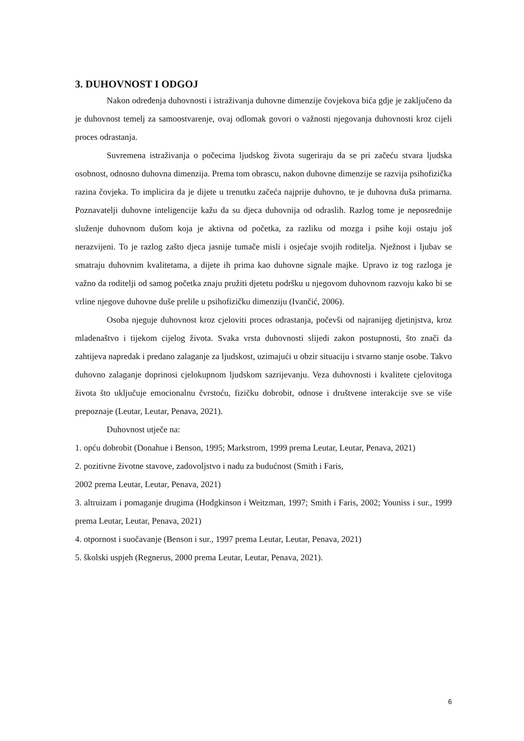3. DUHOVNOST I ODGOJ
Nakon određenja duhovnosti i istraživanja duhovne dimenzije čovjekova bića gdje je zaključeno da je duhovnost temelj za samoostvarenje, ovaj odlomak govori o važnosti njegovanja duhovnosti kroz cijeli proces odrastanja.
Suvremena istraživanja o počecima ljudskog života sugeriraju da se pri začeću stvara ljudska osobnost, odnosno duhovna dimenzija. Prema tom obrascu, nakon duhovne dimenzije se razvija psihofizička razina čovjeka. To implicira da je dijete u trenutku začeća najprije duhovno, te je duhovna duša primarna. Poznavatelji duhovne inteligencije kažu da su djeca duhovnija od odraslih. Razlog tome je neposrednije služenje duhovnom dušom koja je aktivna od početka, za razliku od mozga i psihe koji ostaju još nerazvijeni. To je razlog zašto djeca jasnije tumače misli i osjećaje svojih roditelja. Nježnost i ljubav se smatraju duhovnim kvalitetama, a dijete ih prima kao duhovne signale majke. Upravo iz tog razloga je važno da roditelji od samog početka znaju pružiti djetetu podršku u njegovom duhovnom razvoju kako bi se vrline njegove duhovne duše prelile u psihofizičku dimenziju (Ivančić, 2006).
Osoba njeguje duhovnost kroz cjeloviti proces odrastanja, počevši od najranijeg djetinjstva, kroz mladenaštvo i tijekom cijelog života. Svaka vrsta duhovnosti slijedi zakon postupnosti, što znači da zahtijeva napredak i predano zalaganje za ljudskost, uzimajući u obzir situaciju i stvarno stanje osobe. Takvo duhovno zalaganje doprinosi cjelokupnom ljudskom sazrijevanju. Veza duhovnosti i kvalitete cjelovitoga života što uključuje emocionalnu čvrstoću, fizičku dobrobit, odnose i društvene interakcije sve se više prepoznaje (Leutar, Leutar, Penava, 2021).
Duhovnost utječe na:
1. opću dobrobit (Donahue i Benson, 1995; Markstrom, 1999 prema Leutar, Leutar, Penava, 2021)
2. pozitivne životne stavove, zadovoljstvo i nadu za budućnost (Smith i Faris,
2002 prema Leutar, Leutar, Penava, 2021)
3. altruizam i pomaganje drugima (Hodgkinson i Weitzman, 1997; Smith i Faris, 2002; Youniss i sur., 1999 prema Leutar, Leutar, Penava, 2021)
4. otpornost i suočavanje (Benson i sur., 1997 prema Leutar, Leutar, Penava, 2021)
5. školski uspjeh (Regnerus, 2000 prema Leutar, Leutar, Penava, 2021).
6